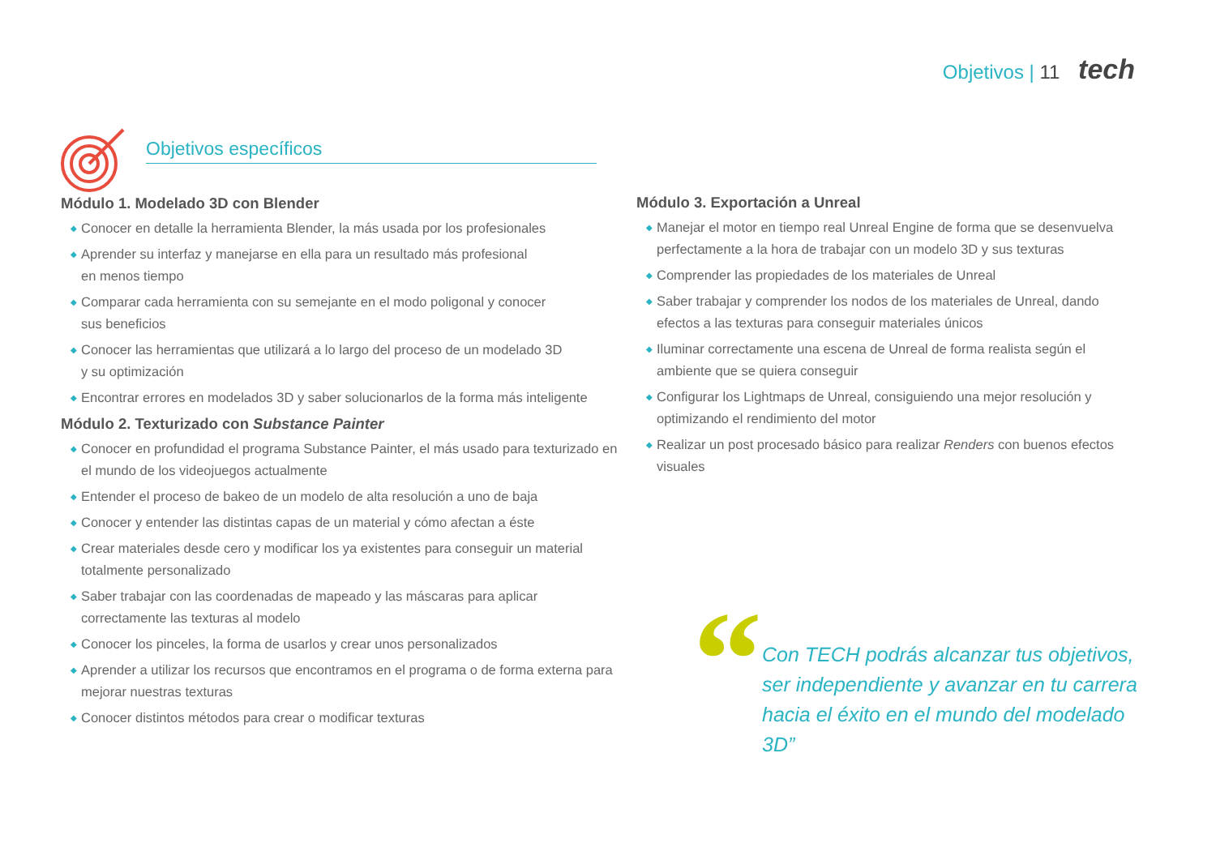Objetivos | 11 tech
Objetivos específicos
Módulo 1. Modelado 3D con Blender
◆ Conocer en detalle la herramienta Blender, la más usada por los profesionales
◆ Aprender su interfaz y manejarse en ella para un resultado más profesional
en menos tiempo
◆ Comparar cada herramienta con su semejante en el modo poligonal y conocer
sus beneficios
◆ Conocer las herramientas que utilizará a lo largo del proceso de un modelado 3D
y su optimización
◆ Encontrar errores en modelados 3D y saber solucionarlos de la forma más inteligente
Módulo 2. Texturizado con Substance Painter
◆ Conocer en profundidad el programa Substance Painter, el más usado para texturizado en el mundo de los videojuegos actualmente
◆ Entender el proceso de bakeo de un modelo de alta resolución a uno de baja
◆ Conocer y entender las distintas capas de un material y cómo afectan a éste
◆ Crear materiales desde cero y modificar los ya existentes para conseguir un material totalmente personalizado
◆ Saber trabajar con las coordenadas de mapeado y las máscaras para aplicar
correctamente las texturas al modelo
◆ Conocer los pinceles, la forma de usarlos y crear unos personalizados
◆ Aprender a utilizar los recursos que encontramos en el programa o de forma externa para mejorar nuestras texturas
◆ Conocer distintos métodos para crear o modificar texturas
Módulo 3. Exportación a Unreal
◆ Manejar el motor en tiempo real Unreal Engine de forma que se desenvuelva perfectamente a la hora de trabajar con un modelo 3D y sus texturas
◆ Comprender las propiedades de los materiales de Unreal
◆ Saber trabajar y comprender los nodos de los materiales de Unreal, dando efectos a las texturas para conseguir materiales únicos
◆ Iluminar correctamente una escena de Unreal de forma realista según el ambiente que se quiera conseguir
◆ Configurar los Lightmaps de Unreal, consiguiendo una mejor resolución y optimizando el rendimiento del motor
◆ Realizar un post procesado básico para realizar Renders con buenos efectos visuales
“
Con TECH podrás alcanzar tus objetivos, ser independiente y avanzar en tu carrera hacia el éxito en el mundo del modelado 3D”